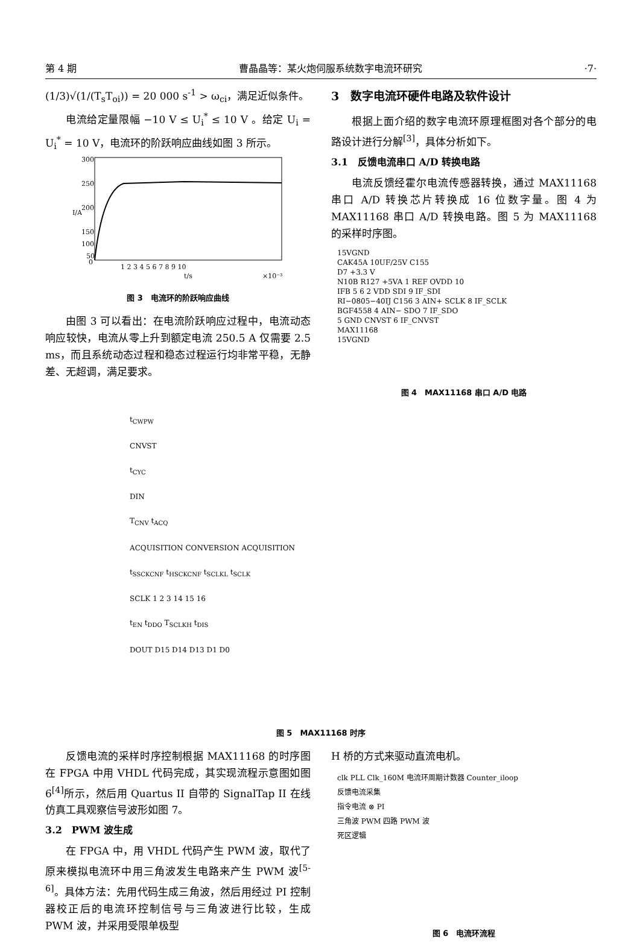第 4 期 曹晶晶等：某火炮伺服系统数字电流环研究 ·7·
(1/3)√(1/(T<sub>s</sub>T<sub>oi</sub>)) = 20 000 s<sup>-1</sup> > ω<sub>ci</sub>，满足近似条件。
电流给定量限幅 −10 V ≤ U<sub>i</sub><sup>*</sup> ≤ 10 V 。给定 U<sub>i</sub> = U<sub>i</sub><sup>*</sup> = 10 V，电流环的阶跃响应曲线如图 3 所示。
300
250
200
150
100
50
0
1 2 3 4 5 6 7 8 9 10
t/s
×10⁻³
I/A
图 3　电流环的阶跃响应曲线
由图 3 可以看出：在电流阶跃响应过程中，电流动态响应较快，电流从零上升到额定电流 250.5 A 仅需要 2.5 ms，而且系统动态过程和稳态过程运行均非常平稳，无静差、无超调，满足要求。
3　数字电流环硬件电路及软件设计
根据上面介绍的数字电流环原理框图对各个部分的电路设计进行分解<sup>[3]</sup>，具体分析如下。
3.1　反馈电流串口 A/D 转换电路
电流反馈经霍尔电流传感器转换，通过 MAX11168 串口 A/D 转换芯片转换成 16 位数字量。图 4 为 MAX11168 串口 A/D 转换电路。图 5 为 MAX11168 的采样时序图。
15VGND
CAK45A 10UF/25V C155
D7 +3.3 V
N10B R127 +5VA 1 REF OVDD 10
IFB 5 6 2 VDD SDI 9 IF_SDI
RI−0805−40IJ C156 3 AIN+ SCLK 8 IF_SCLK
BGF4558 4 AIN− SDO 7 IF_SDO
5 GND CNVST 6 IF_CNVST
MAX11168
15VGND
图 4　MAX11168 串口 A/D 电路
t<sub>CWPW</sub>
CNVST
t<sub>CYC</sub>
DIN
T<sub>CNV</sub> t<sub>ACQ</sub>
ACQUISITION CONVERSION ACQUISITION
t<sub>SSCKCNF</sub> t<sub>HSCKCNF</sub> t<sub>SCLKL</sub> t<sub>SCLK</sub>
SCLK 1 2 3 14 15 16
t<sub>EN</sub> t<sub>DDO</sub> T<sub>SCLKH</sub> t<sub>DIS</sub>
DOUT D15 D14 D13 D1 D0
图 5　MAX11168 时序
反馈电流的采样时序控制根据 MAX11168 的时序图在 FPGA 中用 VHDL 代码完成，其实现流程示意图如图 6<sup>[4]</sup>所示，然后用 Quartus II 自带的 SignalTap II 在线仿真工具观察信号波形如图 7。
3.2　PWM 波生成
在 FPGA 中，用 VHDL 代码产生 PWM 波，取代了原来模拟电流环中用三角波发生电路来产生 PWM 波<sup>[5-6]</sup>。具体方法：先用代码生成三角波，然后用经过 PI 控制器校正后的电流环控制信号与三角波进行比较，生成 PWM 波，并采用受限单极型
H 桥的方式来驱动直流电机。
clk PLL Clk_160M 电流环周期计数器 Counter_iloop
反馈电流采集
指令电流 ⊗ PI
三角波 PWM 四路 PWM 波
死区逻辑
图 6　电流环流程